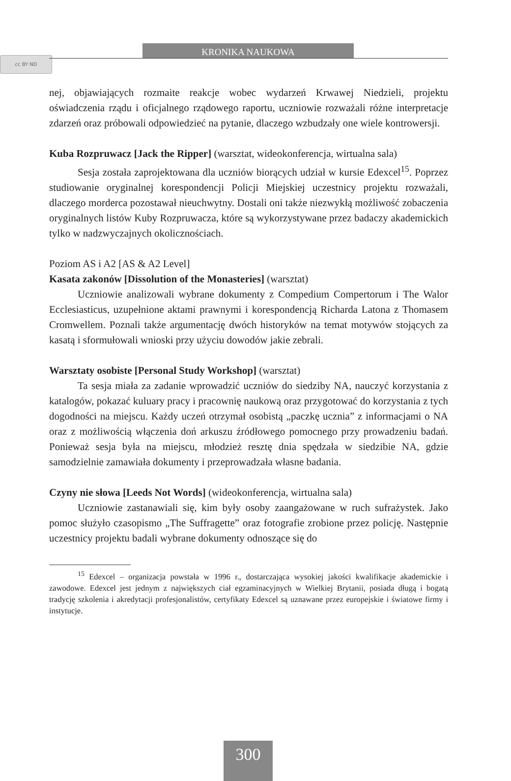cc BY ND
KRONIKA NAUKOWA
nej, objawiających rozmaite reakcje wobec wydarzeń Krwawej Niedzieli, projektu oświadczenia rządu i oficjalnego rządowego raportu, uczniowie rozważali różne interpretacje zdarzeń oraz próbowali odpowiedzieć na pytanie, dlaczego wzbudzały one wiele kontrowersji.
Kuba Rozpruwacz [Jack the Ripper] (warsztat, wideokonferencja, wirtualna sala)
Sesja została zaprojektowana dla uczniów biorących udział w kursie Edexcel<sup>15</sup>. Poprzez studiowanie oryginalnej korespondencji Policji Miejskiej uczestnicy projektu rozważali, dlaczego morderca pozostawał nieuchwytny. Dostali oni także niezwykłą możliwość zobaczenia oryginalnych listów Kuby Rozpruwacza, które są wykorzystywane przez badaczy akademickich tylko w nadzwyczajnych okolicznościach.
Poziom AS i A2 [AS & A2 Level]
Kasata zakonów [Dissolution of the Monasteries] (warsztat)
Uczniowie analizowali wybrane dokumenty z Compedium Compertorum i The Walor Ecclesiasticus, uzupełnione aktami prawnymi i korespondencją Richarda Latona z Thomasem Cromwellem. Poznali także argumentację dwóch historyków na temat motywów stojących za kasatą i sformułowali wnioski przy użyciu dowodów jakie zebrali.
Warsztaty osobiste [Personal Study Workshop] (warsztat)
Ta sesja miała za zadanie wprowadzić uczniów do siedziby NA, nauczyć korzystania z katalogów, pokazać kuluary pracy i pracownię naukową oraz przygotować do korzystania z tych dogodności na miejscu. Każdy uczeń otrzymał osobistą „paczkę ucznia” z informacjami o NA oraz z możliwością włączenia doń arkuszu źródłowego pomocnego przy prowadzeniu badań. Ponieważ sesja była na miejscu, młodzież resztę dnia spędzała w siedzibie NA, gdzie samodzielnie zamawiała dokumenty i przeprowadzała własne badania.
Czyny nie słowa [Leeds Not Words] (wideokonferencja, wirtualna sala)
Uczniowie zastanawiali się, kim były osoby zaangażowane w ruch sufrażystek. Jako pomoc służyło czasopismo „The Suffragette” oraz fotografie zrobione przez policję. Następnie uczestnicy projektu badali wybrane dokumenty odnoszące się do
<sup>15</sup> Edexcel – organizacja powstała w 1996 r., dostarczająca wysokiej jakości kwalifikacje akademickie i zawodowe. Edexcel jest jednym z największych ciał egzaminacyjnych w Wielkiej Brytanii, posiada długą i bogatą tradycję szkolenia i akredytacji profesjonalistów, certyfikaty Edexcel są uznawane przez europejskie i światowe firmy i instytucje.
300